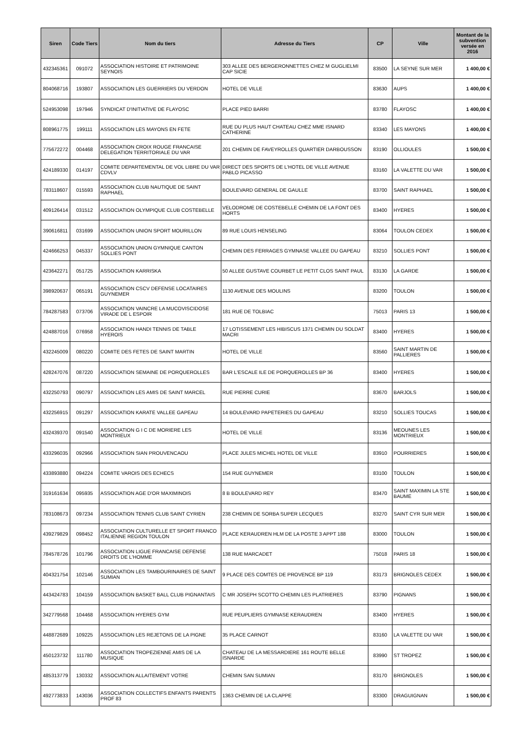| Siren | Code Tiers | Nom du tiers | Adresse du Tiers | CP | Ville | Montant de la subvention versée en 2016 |
| --- | --- | --- | --- | --- | --- | --- |
| 432345361 | 091072 | ASSOCIATION HISTOIRE ET PATRIMOINE SEYNOIS | 303 ALLEE DES BERGERONNETTES CHEZ M GUGLIELMI CAP SICIE | 83500 | LA SEYNE SUR MER | 1 400,00 € |
| 804068716 | 193807 | ASSOCIATION LES GUERRIERS DU VERDON | HOTEL DE VILLE | 83630 | AUPS | 1 400,00 € |
| 524953098 | 197946 | SYNDICAT D'INITIATIVE DE FLAYOSC | PLACE PIED BARRI | 83780 | FLAYOSC | 1 400,00 € |
| 808961775 | 199111 | ASSOCIATION LES MAYONS EN FETE | RUE DU PLUS HAUT CHATEAU CHEZ MME ISNARD CATHERINE | 83340 | LES MAYONS | 1 400,00 € |
| 775672272 | 004468 | ASSOCIATION CROIX ROUGE FRANCAISE DELEGATION TERRITORIALE DU VAR | 201 CHEMIN DE FAVEYROLLES QUARTIER DARBOUSSON | 83190 | OLLIOULES | 1 500,00 € |
| 424189330 | 014197 | COMITE DEPARTEMENTAL DE VOL LIBRE DU VAR CDVLV | DIRECT DES SPORTS DE L'HOTEL DE VILLE AVENUE PABLO PICASSO | 83160 | LA VALETTE DU VAR | 1 500,00 € |
| 783118607 | 015593 | ASSOCIATION CLUB NAUTIQUE DE SAINT RAPHAEL | BOULEVARD GENERAL DE GAULLE | 83700 | SAINT RAPHAEL | 1 500,00 € |
| 409126414 | 031512 | ASSOCIATION OLYMPIQUE CLUB COSTEBELLE | VELODROME DE COSTEBELLE CHEMIN DE LA FONT DES HORTS | 83400 | HYERES | 1 500,00 € |
| 390616811 | 031699 | ASSOCIATION UNION SPORT MOURILLON | 89 RUE LOUIS HENSELING | 83064 | TOULON CEDEX | 1 500,00 € |
| 424666253 | 045337 | ASSOCIATION UNION GYMNIQUE CANTON SOLLIES PONT | CHEMIN DES FERRAGES GYMNASE VALLEE DU GAPEAU | 83210 | SOLLIES PONT | 1 500,00 € |
| 423642271 | 051725 | ASSOCIATION KARRISKA | 50 ALLEE GUSTAVE COURBET LE PETIT CLOS SAINT PAUL | 83130 | LA GARDE | 1 500,00 € |
| 398920637 | 065191 | ASSOCIATION CSCV DEFENSE LOCATAIRES GUYNEMER | 1130 AVENUE DES MOULINS | 83200 | TOULON | 1 500,00 € |
| 784287583 | 073706 | ASSOCIATION VAINCRE LA MUCOVISCIDOSE VIRADE DE L ESPOIR | 181 RUE DE TOLBIAC | 75013 | PARIS 13 | 1 500,00 € |
| 424887016 | 076958 | ASSOCIATION HANDI TENNIS DE TABLE HYEROIS | 17 LOTISSEMENT LES HIBISCUS 1371 CHEMIN DU SOLDAT MACRI | 83400 | HYERES | 1 500,00 € |
| 432245009 | 080220 | COMITE DES FETES DE SAINT MARTIN | HOTEL DE VILLE | 83560 | SAINT MARTIN DE PALLIERES | 1 500,00 € |
| 428247076 | 087220 | ASSOCIATION SEMAINE DE PORQUEROLLES | BAR L'ESCALE ILE DE PORQUEROLLES BP 36 | 83400 | HYERES | 1 500,00 € |
| 432250793 | 090797 | ASSOCIATION LES AMIS DE SAINT MARCEL | RUE PIERRE CURIE | 83670 | BARJOLS | 1 500,00 € |
| 432256915 | 091297 | ASSOCIATION KARATE VALLEE GAPEAU | 14 BOULEVARD PAPETERIES DU GAPEAU | 83210 | SOLLIES TOUCAS | 1 500,00 € |
| 432439370 | 091540 | ASSOCIATION G I C DE MORIERE LES MONTRIEUX | HOTEL DE VILLE | 83136 | MEOUNES LES MONTRIEUX | 1 500,00 € |
| 433296035 | 092966 | ASSOCIATION SIAN PROUVENCAOU | PLACE JULES MICHEL HOTEL DE VILLE | 83910 | POURRIERES | 1 500,00 € |
| 433893880 | 094224 | COMITE VAROIS DES ECHECS | 154 RUE GUYNEMER | 83100 | TOULON | 1 500,00 € |
| 319161634 | 095935 | ASSOCIATION AGE D'OR MAXIMINOIS | 8 B BOULEVARD REY | 83470 | SAINT MAXIMIN LA STE BAUME | 1 500,00 € |
| 783108673 | 097234 | ASSOCIATION TENNIS CLUB SAINT CYRIEN | 238 CHEMIN DE SORBA SUPER LECQUES | 83270 | SAINT CYR SUR MER | 1 500,00 € |
| 439279829 | 098452 | ASSOCIATION CULTURELLE ET SPORT FRANCO ITALIENNE REGION TOULON | PLACE KERAUDREN HLM DE LA POSTE 3 APPT 188 | 83000 | TOULON | 1 500,00 € |
| 784578726 | 101796 | ASSOCIATION LIGUE FRANCAISE DEFENSE DROITS DE L'HOMME | 138 RUE MARCADET | 75018 | PARIS 18 | 1 500,00 € |
| 404321754 | 102146 | ASSOCIATION LES TAMBOURINAIRES DE SAINT SUMIAN | 9 PLACE DES COMTES DE PROVENCE BP 119 | 83173 | BRIGNOLES CEDEX | 1 500,00 € |
| 443424783 | 104159 | ASSOCIATION BASKET BALL CLUB PIGNANTAIS | C MR JOSEPH SCOTTO CHEMIN LES PLATRIERES | 83790 | PIGNANS | 1 500,00 € |
| 342779568 | 104468 | ASSOCIATION HYERES GYM | RUE PEUPLIERS GYMNASE KERAUDREN | 83400 | HYERES | 1 500,00 € |
| 448872689 | 109225 | ASSOCIATION LES REJETONS DE LA PIGNE | 35 PLACE CARNOT | 83160 | LA VALETTE DU VAR | 1 500,00 € |
| 450123732 | 111780 | ASSOCIATION TROPEZIENNE AMIS DE LA MUSIQUE | CHATEAU DE LA MESSARDIERE 161 ROUTE BELLE ISNARDE | 83990 | ST TROPEZ | 1 500,00 € |
| 485313779 | 130332 | ASSOCIATION ALLAITEMENT VOTRE | CHEMIN SAN SUMIAN | 83170 | BRIGNOLES | 1 500,00 € |
| 492773833 | 143036 | ASSOCIATION COLLECTIFS ENFANTS PARENTS PROF 83 | 1363 CHEMIN DE LA CLAPPE | 83300 | DRAGUIGNAN | 1 500,00 € |